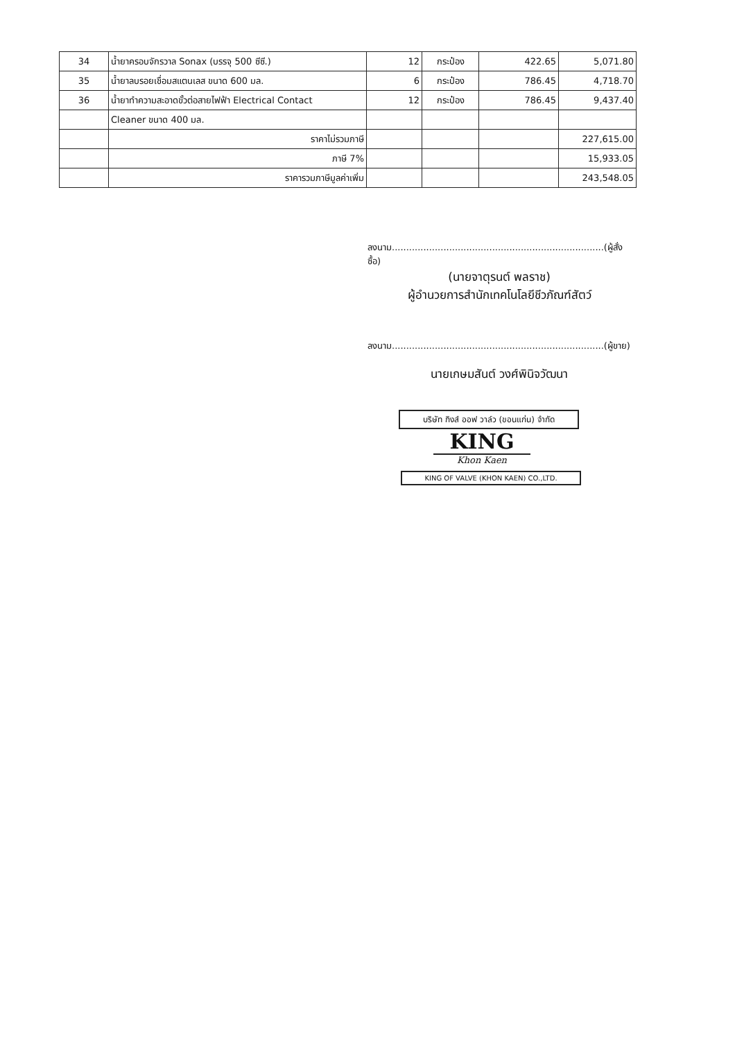| 34 | น้ำยาครอบจักรวาล Sonax (บรรจุ 500 ซีซี.) | 12 | กระป๋อง | 422.65 | 5,071.80 |
| 35 | น้ำยาลบรอยเชื่อมสแตนเลส ขนาด 600 มล. | 6 | กระป๋อง | 786.45 | 4,718.70 |
| 36 | น้ำยาทำความสะอาดขั้วต่อสายไฟฟ้า Electrical Contact | 12 | กระป๋อง | 786.45 | 9,437.40 |
| | Cleaner ขนาด 400 มล. | | | | |
| | ราคาไม่รวมภาษี | | | | 227,615.00 |
| | ภาษี 7% | | | | 15,933.05 |
| | ราคารวมภาษีมูลค่าเพิ่ม | | | | 243,548.05 |
ลงนาม..........................................................................(ผู้สั่งซื้อ)
(นายจาตุรนต์ พลราช)
ผู้อำนวยการสำนักเทคโนโลยีชีวภัณฑ์สัตว์
ลงนาม..........................................................................(ผู้ขาย)
นายเกษมสันต์ วงศ์พินิจวัฒนา
บริษัท กิงส์ ออฟ วาล์ว (ขอนแก่น) จำกัด
KING
Khon Kaen
KING OF VALVE (KHON KAEN) CO.,LTD.